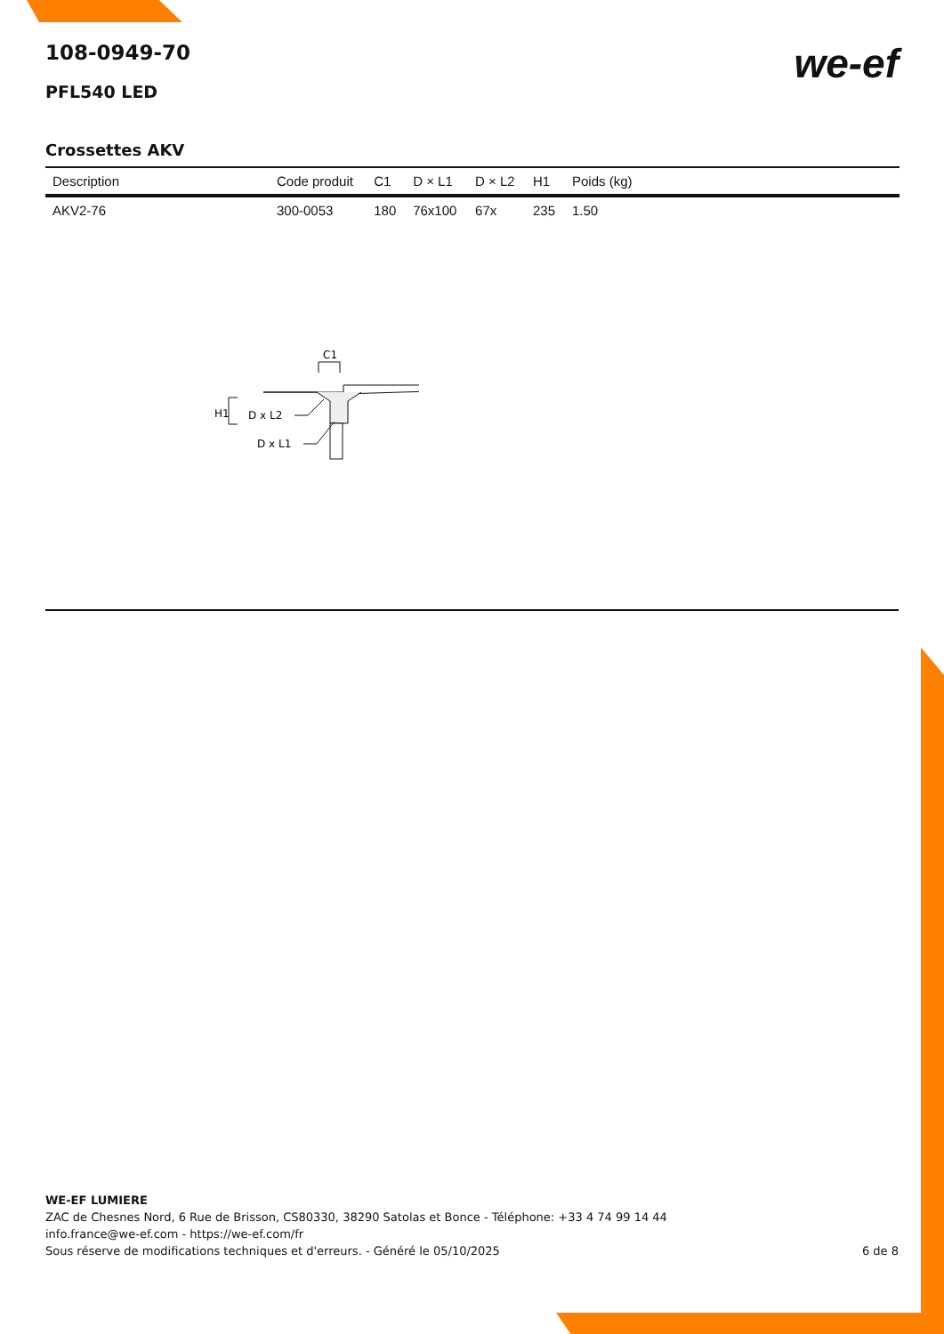we-ef
108-0949-70
PFL540 LED
Crossettes AKV
| Description | Code produit | C1 | D × L1 | D × L2 | H1 | Poids (kg) |
| --- | --- | --- | --- | --- | --- | --- |
| AKV2-76 | 300-0053 | 180 | 76x100 | 67x | 235 | 1.50 |
C1
H1
D x L2
D x L1
WE-EF LUMIERE
ZAC de Chesnes Nord, 6 Rue de Brisson, CS80330, 38290 Satolas et Bonce - Téléphone: +33 4 74 99 14 44
info.france@we-ef.com - https://we-ef.com/fr
Sous réserve de modifications techniques et d'erreurs. - Généré le 05/10/2025 6 de 8